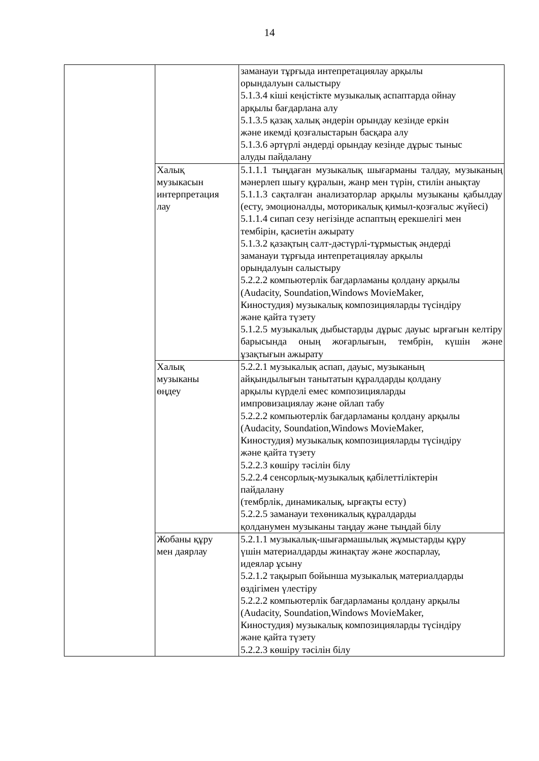14
| | | заманауи тұрғыда интепретациялау арқылы орындалуын салыстыру 5.1.3.4 кіші кеңістікте музыкалық аспаптарда ойнау арқылы бағдарлана алу 5.1.3.5 қазақ халық әндерін орындау кезінде еркін және икемді қозғалыстарын басқара алу 5.1.3.6 әртүрлі әндерді орындау кезінде дұрыс тыныс алуды пайдалану |
| | Халық музыкасын интерпретация лау | 5.1.1.1 тыңдаған музыкалық шығарманы талдау, музыканың мәнерлеп шығу құралын, жанр мен түрін, стилін анықтау 5.1.1.3 сақталған анализаторлар арқылы музыканы қабылдау (есту, эмоционалды, моторикалық қимыл-қозғалыс жүйесі) 5.1.1.4 сипап сезу негізінде аспаптың ерекшелігі мен тембірін, қасиетін ажырату 5.1.3.2 қазақтың салт-дәстүрлі-тұрмыстық әндерді заманауи тұрғыда интепретациялау арқылы орындалуын салыстыру 5.2.2.2 компьютерлік бағдарламаны қолдану арқылы (Audacity, Soundation,Windows MovieMaker, Киностудия) музыкалық композицияларды түсіндіру және қайта түзету 5.1.2.5 музыкалық дыбыстарды дұрыс дауыс ырғағын келтіру барысында оның жоғарлығын, тембрін, күшін және ұзақтығын ажырату |
| | Халық музыканы өңдеу | 5.2.2.1 музыкалық аспап, дауыс, музыканың айқындылығын танытатын құралдарды қолдану арқылы күрделі емес композицияларды импровизациялау және ойлап табу 5.2.2.2 компьютерлік бағдарламаны қолдану арқылы (Audacity, Soundation,Windows MovieMaker, Киностудия) музыкалық композицияларды түсіндіру және қайта түзету 5.2.2.3 көшіру тәсілін білу 5.2.2.4 сенсорлық-музыкалық қабілеттіліктерін пайдалану (тембрлік, динамикалық, ырғақты есту) 5.2.2.5 заманауи техөникалық құралдарды қолданумен музыканы таңдау және тыңдай білу |
| | Жобаны құру мен даярлау | 5.2.1.1 музыкалық-шығармашылық жұмыстарды құру үшін материалдарды жинақтау және жоспарлау, идеялар ұсыну 5.2.1.2 тақырып бойынша музыкалық материалдарды өздігімен үлестіру 5.2.2.2 компьютерлік бағдарламаны қолдану арқылы (Audacity, Soundation,Windows MovieMaker, Киностудия) музыкалық композицияларды түсіндіру және қайта түзету 5.2.2.3 көшіру тәсілін білу |